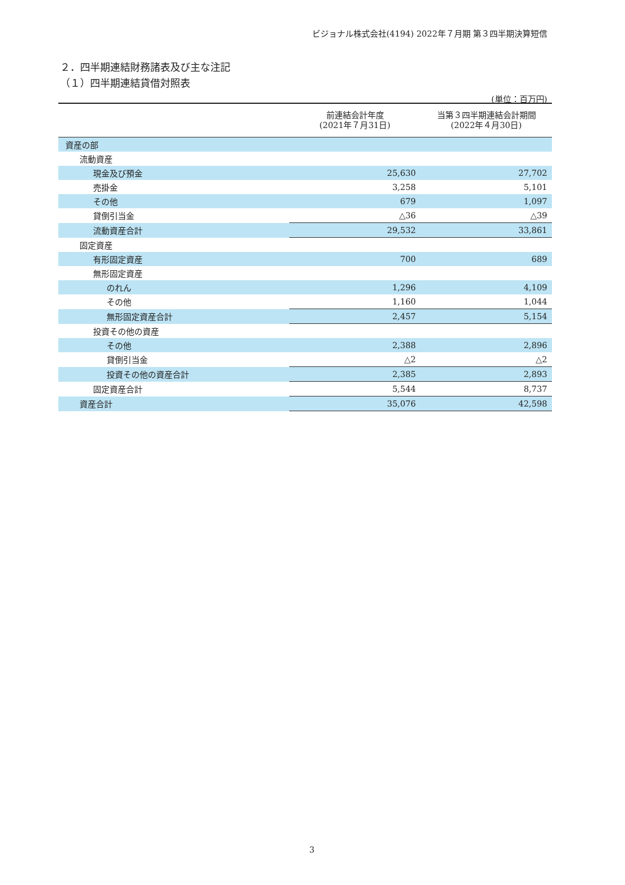ビジョナル株式会社(4194) 2022年７月期 第３四半期決算短信
２．四半期連結財務諸表及び主な注記
（１）四半期連結貸借対照表
(単位：百万円)
| | 前連結会計年度 (2021年７月31日) | 当第３四半期連結会計期間 (2022年４月30日) |
| --- | --- | --- |
| 資産の部 | | |
| 流動資産 | | |
| 現金及び預金 | 25,630 | 27,702 |
| 売掛金 | 3,258 | 5,101 |
| その他 | 679 | 1,097 |
| 貸倒引当金 | △36 | △39 |
| 流動資産合計 | 29,532 | 33,861 |
| 固定資産 | | |
| 有形固定資産 | 700 | 689 |
| 無形固定資産 | | |
| のれん | 1,296 | 4,109 |
| その他 | 1,160 | 1,044 |
| 無形固定資産合計 | 2,457 | 5,154 |
| 投資その他の資産 | | |
| その他 | 2,388 | 2,896 |
| 貸倒引当金 | △2 | △2 |
| 投資その他の資産合計 | 2,385 | 2,893 |
| 固定資産合計 | 5,544 | 8,737 |
| 資産合計 | 35,076 | 42,598 |
3